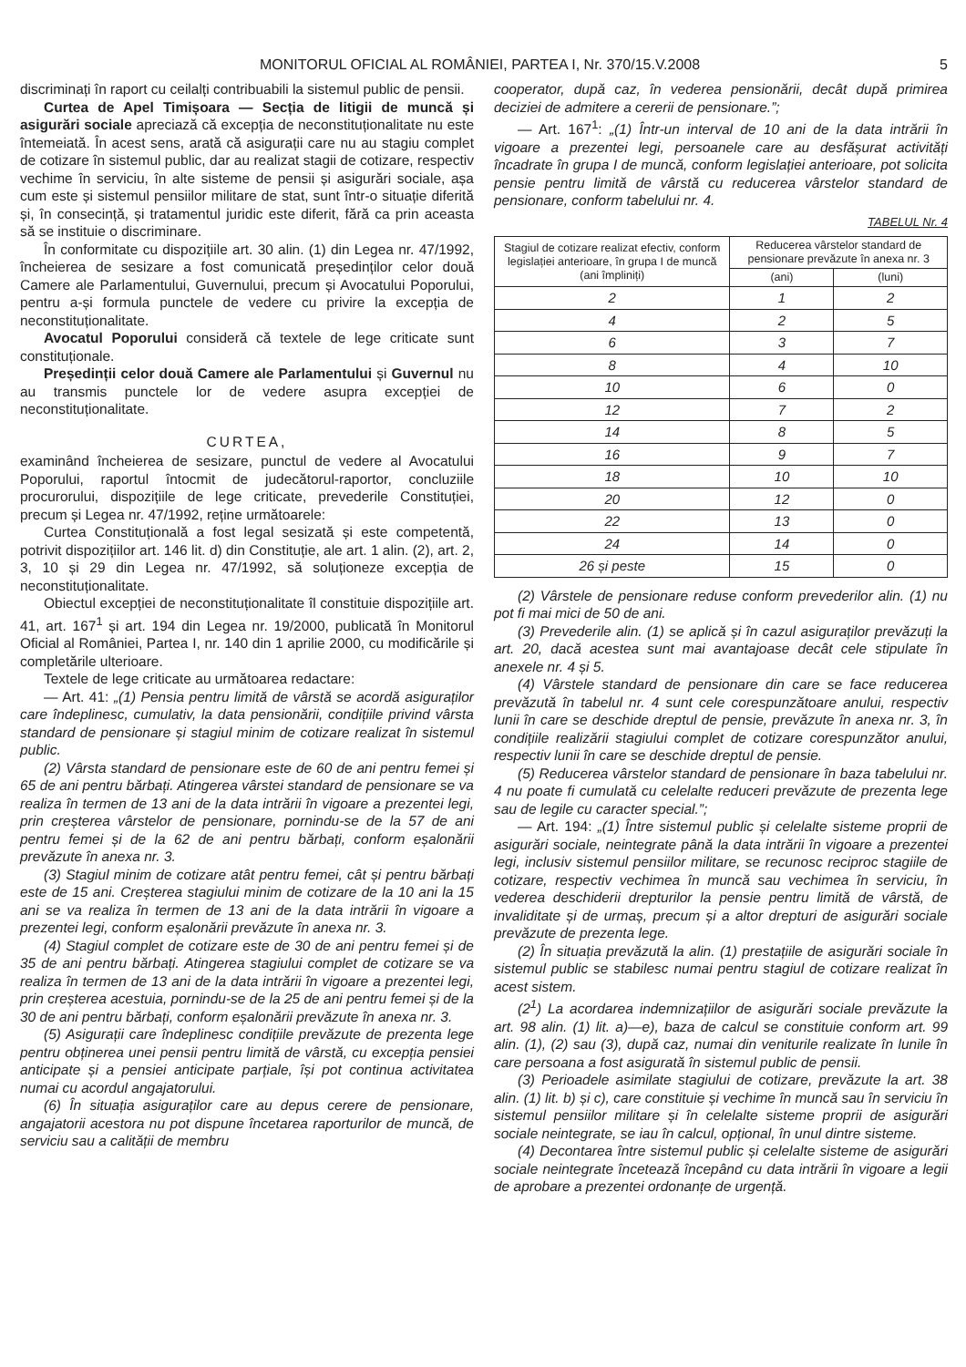MONITORUL OFICIAL AL ROMÂNIEI, PARTEA I, Nr. 370/15.V.2008 5
discriminați în raport cu ceilalți contribuabili la sistemul public de pensii.
Curtea de Apel Timișoara — Secția de litigii de muncă și asigurări sociale apreciază că excepția de neconstituționalitate nu este întemeiată. În acest sens, arată că asigurații care nu au stagiu complet de cotizare în sistemul public, dar au realizat stagii de cotizare, respectiv vechime în serviciu, în alte sisteme de pensii și asigurări sociale, așa cum este și sistemul pensiilor militare de stat, sunt într-o situație diferită și, în consecință, și tratamentul juridic este diferit, fără ca prin aceasta să se instituie o discriminare.
În conformitate cu dispozițiile art. 30 alin. (1) din Legea nr. 47/1992, încheierea de sesizare a fost comunicată președinților celor două Camere ale Parlamentului, Guvernului, precum și Avocatului Poporului, pentru a-și formula punctele de vedere cu privire la excepția de neconstituționalitate.
Avocatul Poporului consideră că textele de lege criticate sunt constituționale.
Președinții celor două Camere ale Parlamentului și Guvernul nu au transmis punctele lor de vedere asupra excepției de neconstituționalitate.
CURTEA,
examinând încheierea de sesizare, punctul de vedere al Avocatului Poporului, raportul întocmit de judecătorul-raportor, concluziile procurorului, dispozițiile de lege criticate, prevederile Constituției, precum și Legea nr. 47/1992, reține următoarele:
Curtea Constituțională a fost legal sesizată și este competentă, potrivit dispozițiilor art. 146 lit. d) din Constituție, ale art. 1 alin. (2), art. 2, 3, 10 și 29 din Legea nr. 47/1992, să soluționeze excepția de neconstituționalitate.
Obiectul excepției de neconstituționalitate îl constituie dispozițiile art. 41, art. 167<sup>1</sup> și art. 194 din Legea nr. 19/2000, publicată în Monitorul Oficial al României, Partea I, nr. 140 din 1 aprilie 2000, cu modificările și completările ulterioare.
Textele de lege criticate au următoarea redactare:
— Art. 41: „(1) Pensia pentru limită de vârstă se acordă asiguraților care îndeplinesc, cumulativ, la data pensionării, condițiile privind vârsta standard de pensionare și stagiul minim de cotizare realizat în sistemul public.
(2) Vârsta standard de pensionare este de 60 de ani pentru femei și 65 de ani pentru bărbați. Atingerea vârstei standard de pensionare se va realiza în termen de 13 ani de la data intrării în vigoare a prezentei legi, prin creșterea vârstelor de pensionare, pornindu-se de la 57 de ani pentru femei și de la 62 de ani pentru bărbați, conform eșalonării prevăzute în anexa nr. 3.
(3) Stagiul minim de cotizare atât pentru femei, cât și pentru bărbați este de 15 ani. Creșterea stagiului minim de cotizare de la 10 ani la 15 ani se va realiza în termen de 13 ani de la data intrării în vigoare a prezentei legi, conform eșalonării prevăzute în anexa nr. 3.
(4) Stagiul complet de cotizare este de 30 de ani pentru femei și de 35 de ani pentru bărbați. Atingerea stagiului complet de cotizare se va realiza în termen de 13 ani de la data intrării în vigoare a prezentei legi, prin creșterea acestuia, pornindu-se de la 25 de ani pentru femei și de la 30 de ani pentru bărbați, conform eșalonării prevăzute în anexa nr. 3.
(5) Asigurații care îndeplinesc condițiile prevăzute de prezenta lege pentru obținerea unei pensii pentru limită de vârstă, cu excepția pensiei anticipate și a pensiei anticipate parțiale, își pot continua activitatea numai cu acordul angajatorului.
(6) În situația asiguraților care au depus cerere de pensionare, angajatorii acestora nu pot dispune încetarea raporturilor de muncă, de serviciu sau a calității de membru
cooperator, după caz, în vederea pensionării, decât după primirea deciziei de admitere a cererii de pensionare.”;
— Art. 167<sup>1</sup>: „(1) Într-un interval de 10 ani de la data intrării în vigoare a prezentei legi, persoanele care au desfășurat activități încadrate în grupa I de muncă, conform legislației anterioare, pot solicita pensie pentru limită de vârstă cu reducerea vârstelor standard de pensionare, conform tabelului nr. 4.
TABELUL Nr. 4
| Stagiul de cotizare realizat efectiv, conform legislației anterioare, în grupa I de muncă (ani împliniți) | Reducerea vârstelor standard de pensionare prevăzute în anexa nr. 3 | |
| --- | --- | --- |
| | (ani) | (luni) |
| 2 | 1 | 2 |
| 4 | 2 | 5 |
| 6 | 3 | 7 |
| 8 | 4 | 10 |
| 10 | 6 | 0 |
| 12 | 7 | 2 |
| 14 | 8 | 5 |
| 16 | 9 | 7 |
| 18 | 10 | 10 |
| 20 | 12 | 0 |
| 22 | 13 | 0 |
| 24 | 14 | 0 |
| 26 și peste | 15 | 0 |
(2) Vârstele de pensionare reduse conform prevederilor alin. (1) nu pot fi mai mici de 50 de ani.
(3) Prevederile alin. (1) se aplică și în cazul asiguraților prevăzuți la art. 20, dacă acestea sunt mai avantajoase decât cele stipulate în anexele nr. 4 și 5.
(4) Vârstele standard de pensionare din care se face reducerea prevăzută în tabelul nr. 4 sunt cele corespunzătoare anului, respectiv lunii în care se deschide dreptul de pensie, prevăzute în anexa nr. 3, în condițiile realizării stagiului complet de cotizare corespunzător anului, respectiv lunii în care se deschide dreptul de pensie.
(5) Reducerea vârstelor standard de pensionare în baza tabelului nr. 4 nu poate fi cumulată cu celelalte reduceri prevăzute de prezenta lege sau de legile cu caracter special.”;
— Art. 194: „(1) Între sistemul public și celelalte sisteme proprii de asigurări sociale, neintegrate până la data intrării în vigoare a prezentei legi, inclusiv sistemul pensiilor militare, se recunosc reciproc stagiile de cotizare, respectiv vechimea în muncă sau vechimea în serviciu, în vederea deschiderii drepturilor la pensie pentru limită de vârstă, de invaliditate și de urmaș, precum și a altor drepturi de asigurări sociale prevăzute de prezenta lege.
(2) În situația prevăzută la alin. (1) prestațiile de asigurări sociale în sistemul public se stabilesc numai pentru stagiul de cotizare realizat în acest sistem.
(2<sup>1</sup>) La acordarea indemnizațiilor de asigurări sociale prevăzute la art. 98 alin. (1) lit. a)—e), baza de calcul se constituie conform art. 99 alin. (1), (2) sau (3), după caz, numai din veniturile realizate în lunile în care persoana a fost asigurată în sistemul public de pensii.
(3) Perioadele asimilate stagiului de cotizare, prevăzute la art. 38 alin. (1) lit. b) și c), care constituie și vechime în muncă sau în serviciu în sistemul pensiilor militare și în celelalte sisteme proprii de asigurări sociale neintegrate, se iau în calcul, opțional, în unul dintre sisteme.
(4) Decontarea între sistemul public și celelalte sisteme de asigurări sociale neintegrate încetează începând cu data intrării în vigoare a legii de aprobare a prezentei ordonanțe de urgență.